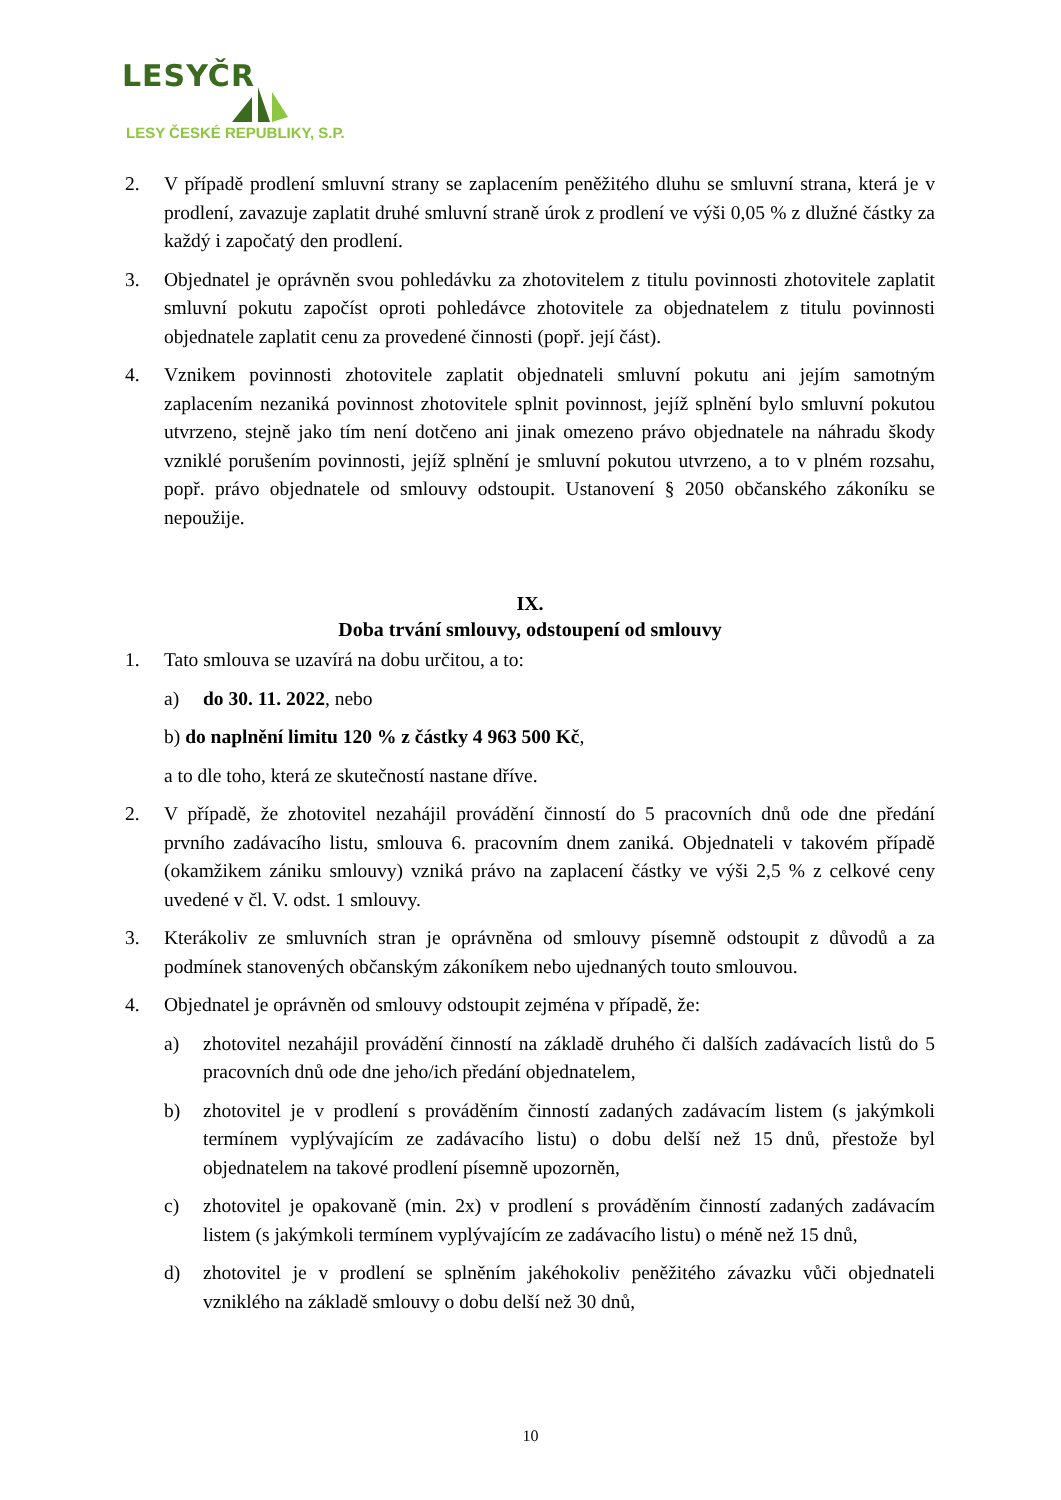LESYČR
LESY ČESKÉ REPUBLIKY, S.P.
2. V případě prodlení smluvní strany se zaplacením peněžitého dluhu se smluvní strana, která je v prodlení, zavazuje zaplatit druhé smluvní straně úrok z prodlení ve výši 0,05 % z dlužné částky za každý i započatý den prodlení.
3. Objednatel je oprávněn svou pohledávku za zhotovitelem z titulu povinnosti zhotovitele zaplatit smluvní pokutu započíst oproti pohledávce zhotovitele za objednatelem z titulu povinnosti objednatele zaplatit cenu za provedené činnosti (popř. její část).
4. Vznikem povinnosti zhotovitele zaplatit objednateli smluvní pokutu ani jejím samotným zaplacením nezaniká povinnost zhotovitele splnit povinnost, jejíž splnění bylo smluvní pokutou utvrzeno, stejně jako tím není dotčeno ani jinak omezeno právo objednatele na náhradu škody vzniklé porušením povinnosti, jejíž splnění je smluvní pokutou utvrzeno, a to v plném rozsahu, popř. právo objednatele od smlouvy odstoupit. Ustanovení § 2050 občanského zákoníku se nepoužije.
IX.
Doba trvání smlouvy, odstoupení od smlouvy
1. Tato smlouva se uzavírá na dobu určitou, a to:
a) do 30. 11. 2022, nebo
b) do naplnění limitu 120 % z částky 4 963 500 Kč,
a to dle toho, která ze skutečností nastane dříve.
2. V případě, že zhotovitel nezahájil provádění činností do 5 pracovních dnů ode dne předání prvního zadávacího listu, smlouva 6. pracovním dnem zaniká. Objednateli v takovém případě (okamžikem zániku smlouvy) vzniká právo na zaplacení částky ve výši 2,5 % z celkové ceny uvedené v čl. V. odst. 1 smlouvy.
3. Kterákoliv ze smluvních stran je oprávněna od smlouvy písemně odstoupit z důvodů a za podmínek stanovených občanským zákoníkem nebo ujednaných touto smlouvou.
4. Objednatel je oprávněn od smlouvy odstoupit zejména v případě, že:
a) zhotovitel nezahájil provádění činností na základě druhého či dalších zadávacích listů do 5 pracovních dnů ode dne jeho/ich předání objednatelem,
b) zhotovitel je v prodlení s prováděním činností zadaných zadávacím listem (s jakýmkoli termínem vyplývajícím ze zadávacího listu) o dobu delší než 15 dnů, přestože byl objednatelem na takové prodlení písemně upozorněn,
c) zhotovitel je opakovaně (min. 2x) v prodlení s prováděním činností zadaných zadávacím listem (s jakýmkoli termínem vyplývajícím ze zadávacího listu) o méně než 15 dnů,
d) zhotovitel je v prodlení se splněním jakéhokoliv peněžitého závazku vůči objednateli vzniklého na základě smlouvy o dobu delší než 30 dnů,
10